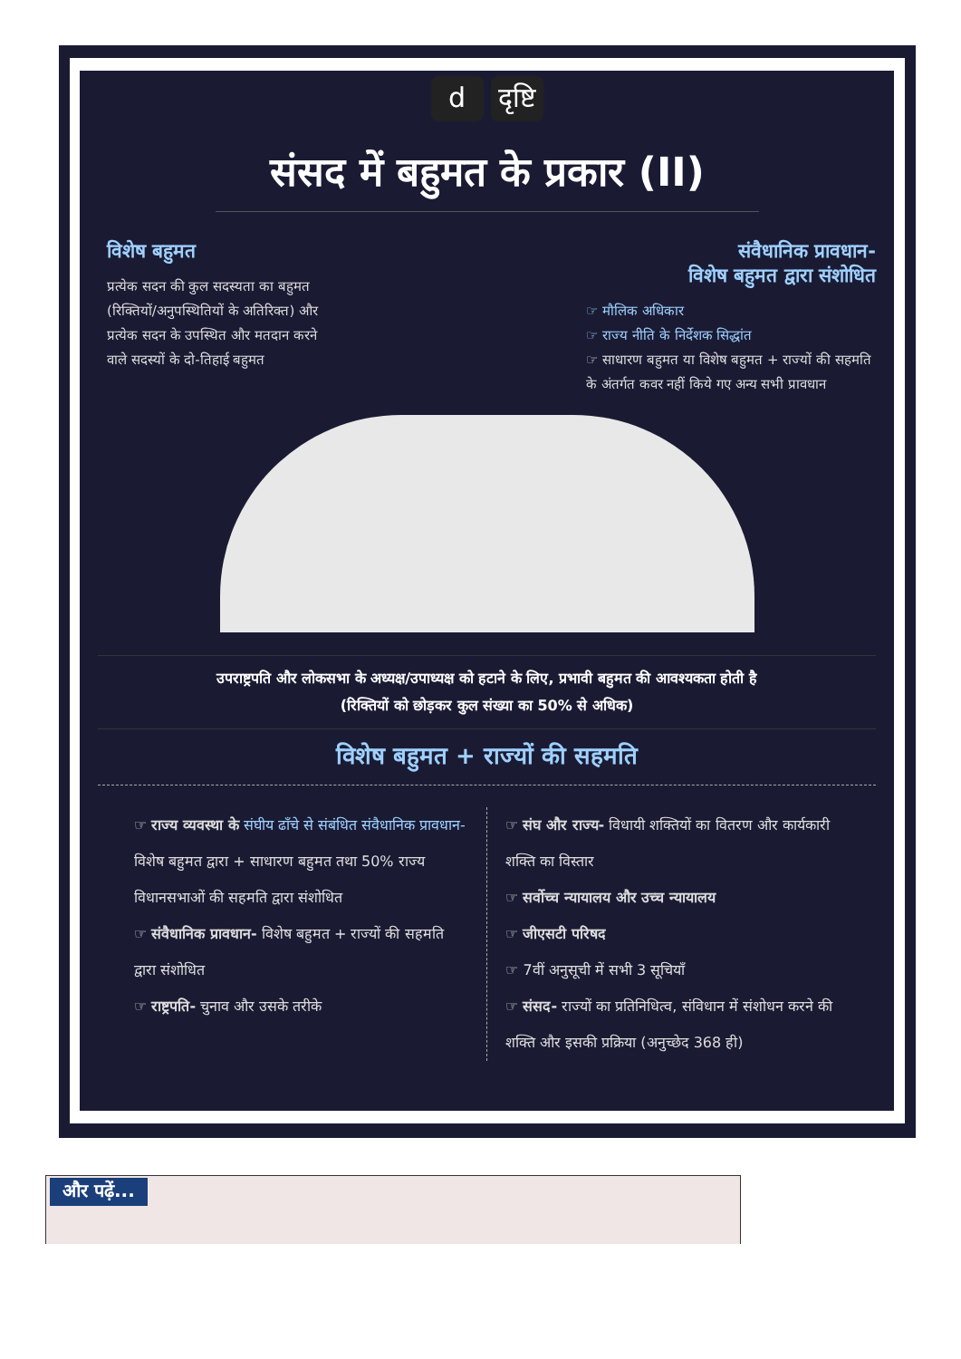dदृष्टि
संसद में बहुमत के प्रकार (II)
विशेष बहुमत
प्रत्येक सदन की कुल सदस्यता का बहुमत (रिक्तियों/अनुपस्थितियों के अतिरिक्त) और प्रत्येक सदन के उपस्थित और मतदान करने वाले सदस्यों के दो-तिहाई बहुमत
संवैधानिक प्रावधान-
विशेष बहुमत द्वारा संशोधित
☞ मौलिक अधिकार
☞ राज्य नीति के निर्देशक सिद्धांत
☞ साधारण बहुमत या विशेष बहुमत + राज्यों की सहमति के अंतर्गत कवर नहीं किये गए अन्य सभी प्रावधान
उपराष्ट्रपति और लोकसभा के अध्यक्ष/उपाध्यक्ष को हटाने के लिए, प्रभावी बहुमत की आवश्यकता होती है
(रिक्तियों को छोड़कर कुल संख्या का 50% से अधिक)
विशेष बहुमत + राज्यों की सहमति
☞ राज्य व्यवस्था के संघीय ढाँचे से संबंधित संवैधानिक प्रावधान- विशेष बहुमत द्वारा + साधारण बहुमत तथा 50% राज्य विधानसभाओं की सहमति द्वारा संशोधित
☞ संवैधानिक प्रावधान- विशेष बहुमत + राज्यों की सहमति द्वारा संशोधित
☞ राष्ट्रपति- चुनाव और उसके तरीके
☞ संघ और राज्य- विधायी शक्तियों का वितरण और कार्यकारी शक्ति का विस्तार
☞ सर्वोच्च न्यायालय और उच्च न्यायालय
☞ जीएसटी परिषद
☞ 7वीं अनुसूची में सभी 3 सूचियाँ
☞ संसद- राज्यों का प्रतिनिधित्व, संविधान में संशोधन करने की शक्ति और इसकी प्रक्रिया (अनुच्छेद 368 ही)
और पढ़ें...